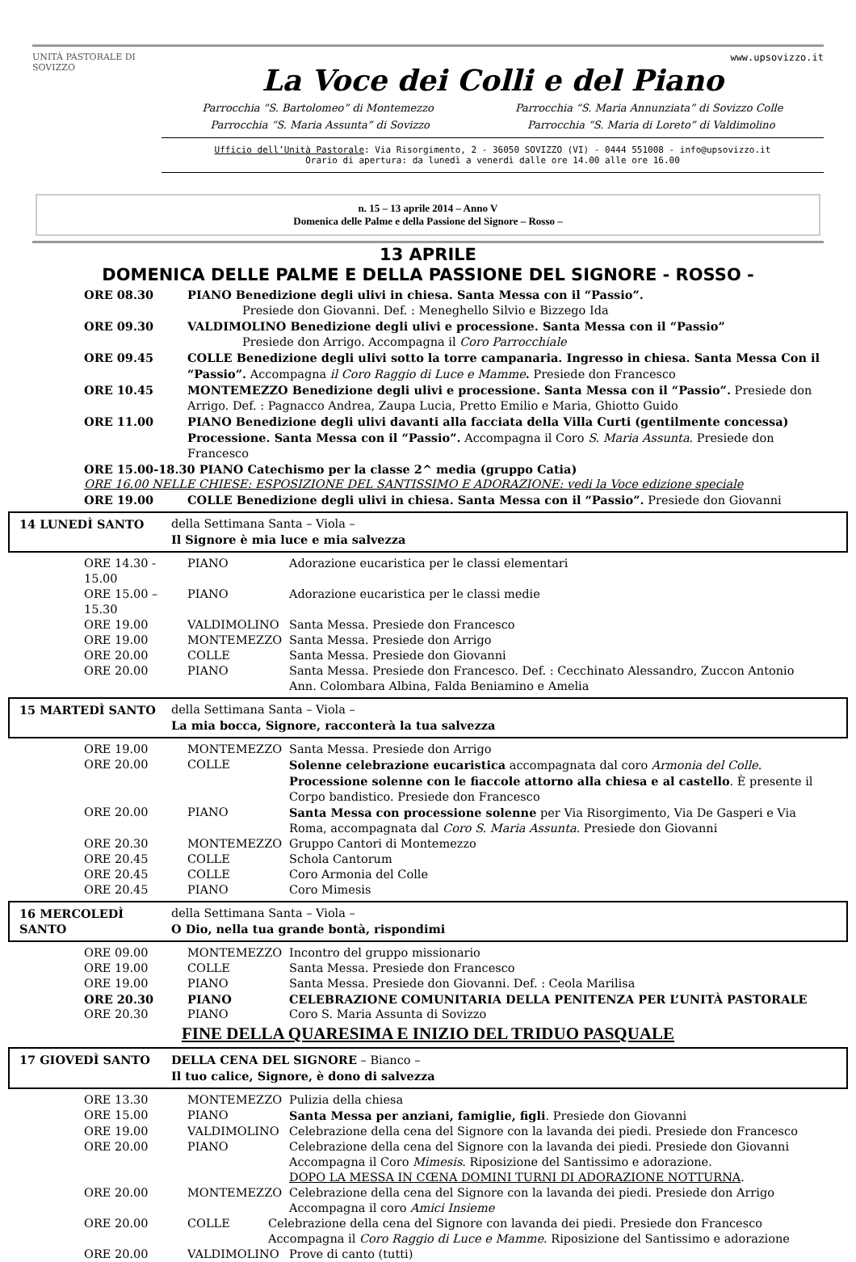UNITÀ PASTORALE DI SOVIZZO
www.upsovizzo.it
La Voce dei Colli e del Piano
Parrocchia “S. Bartolomeo” di Montemezzo Parrocchia “S. Maria Annunziata” di Sovizzo Colle
Parrocchia “S. Maria Assunta” di Sovizzo Parrocchia “S. Maria di Loreto” di Valdimolino
Ufficio dell’Unità Pastorale: Via Risorgimento, 2 - 36050 SOVIZZO (VI) - 0444 551008 - info@upsovizzo.it
Orario di apertura: da lunedì a venerdì dalle ore 14.00 alle ore 16.00
n. 15 – 13 aprile 2014 – Anno V
Domenica delle Palme e della Passione del Signore – Rosso –
13 APRILE
DOMENICA DELLE PALME E DELLA PASSIONE DEL SIGNORE - ROSSO -
ORE 08.30 PIANO Benedizione degli ulivi in chiesa. Santa Messa con il “Passio”.
Presiede don Giovanni. Def. : Meneghello Silvio e Bizzego Ida
ORE 09.30 VALDIMOLINO Benedizione degli ulivi e processione. Santa Messa con il “Passio”
Presiede don Arrigo. Accompagna il Coro Parrocchiale
ORE 09.45 COLLE Benedizione degli ulivi sotto la torre campanaria. Ingresso in chiesa. Santa Messa Con il “Passio”. Accompagna il Coro Raggio di Luce e Mamme. Presiede don Francesco
ORE 10.45 MONTEMEZZO Benedizione degli ulivi e processione. Santa Messa con il “Passio”. Presiede don Arrigo. Def. : Pagnacco Andrea, Zaupa Lucia, Pretto Emilio e Maria, Ghiotto Guido
ORE 11.00 PIANO Benedizione degli ulivi davanti alla facciata della Villa Curti (gentilmente concessa) Processione. Santa Messa con il “Passio”. Accompagna il Coro S. Maria Assunta. Presiede don Francesco
ORE 15.00-18.30 PIANO Catechismo per la classe 2^ media (gruppo Catia)
ORE 16.00 NELLE CHIESE: ESPOSIZIONE DEL SANTISSIMO E ADORAZIONE: vedi la Voce edizione speciale
ORE 19.00 COLLE Benedizione degli ulivi in chiesa. Santa Messa con il “Passio”. Presiede don Giovanni
14 LUNEDÌ SANTO della Settimana Santa – Viola –
Il Signore è mia luce e mia salvezza
ORE 14.30 - 15.00 PIANO Adorazione eucaristica per le classi elementari
ORE 15.00 – 15.30 PIANO Adorazione eucaristica per le classi medie
ORE 19.00 VALDIMOLINO Santa Messa. Presiede don Francesco
ORE 19.00 MONTEMEZZO Santa Messa. Presiede don Arrigo
ORE 20.00 COLLE Santa Messa. Presiede don Giovanni
ORE 20.00 PIANO Santa Messa. Presiede don Francesco. Def. : Cecchinato Alessandro, Zuccon Antonio Ann. Colombara Albina, Falda Beniamino e Amelia
15 MARTEDÌ SANTO della Settimana Santa – Viola –
La mia bocca, Signore, racconterà la tua salvezza
ORE 19.00 MONTEMEZZO Santa Messa. Presiede don Arrigo
ORE 20.00 COLLE Solenne celebrazione eucaristica accompagnata dal coro Armonia del Colle. Processione solenne con le fiaccole attorno alla chiesa e al castello. È presente il Corpo bandistico. Presiede don Francesco
ORE 20.00 PIANO Santa Messa con processione solenne per Via Risorgimento, Via De Gasperi e Via Roma, accompagnata dal Coro S. Maria Assunta. Presiede don Giovanni
ORE 20.30 MONTEMEZZO Gruppo Cantori di Montemezzo
ORE 20.45 COLLE Schola Cantorum
ORE 20.45 COLLE Coro Armonia del Colle
ORE 20.45 PIANO Coro Mimesis
16 MERCOLEDÌ SANTO della Settimana Santa – Viola –
O Dio, nella tua grande bontà, rispondimi
ORE 09.00 MONTEMEZZO Incontro del gruppo missionario
ORE 19.00 COLLE Santa Messa. Presiede don Francesco
ORE 19.00 PIANO Santa Messa. Presiede don Giovanni. Def. : Ceola Marilisa
ORE 20.30 PIANO CELEBRAZIONE COMUNITARIA DELLA PENITENZA PER L’UNITÀ PASTORALE
ORE 20.30 PIANO Coro S. Maria Assunta di Sovizzo
FINE DELLA QUARESIMA E INIZIO DEL TRIDUO PASQUALE
17 GIOVEDÌ SANTO DELLA CENA DEL SIGNORE – Bianco –
Il tuo calice, Signore, è dono di salvezza
ORE 13.30 MONTEMEZZO Pulizia della chiesa
ORE 15.00 PIANO Santa Messa per anziani, famiglie, figli. Presiede don Giovanni
ORE 19.00 VALDIMOLINO Celebrazione della cena del Signore con la lavanda dei piedi. Presiede don Francesco
ORE 20.00 PIANO Celebrazione della cena del Signore con la lavanda dei piedi. Presiede don Giovanni Accompagna il Coro Mimesis. Riposizione del Santissimo e adorazione.
DOPO LA MESSA IN CŒNA DOMINI TURNI DI ADORAZIONE NOTTURNA.
ORE 20.00 MONTEMEZZO Celebrazione della cena del Signore con la lavanda dei piedi. Presiede don Arrigo Accompagna il coro Amici Insieme
ORE 20.00 COLLE Celebrazione della cena del Signore con lavanda dei piedi. Presiede don Francesco Accompagna il Coro Raggio di Luce e Mamme. Riposizione del Santissimo e adorazione
ORE 20.00 VALDIMOLINO Prove di canto (tutti)